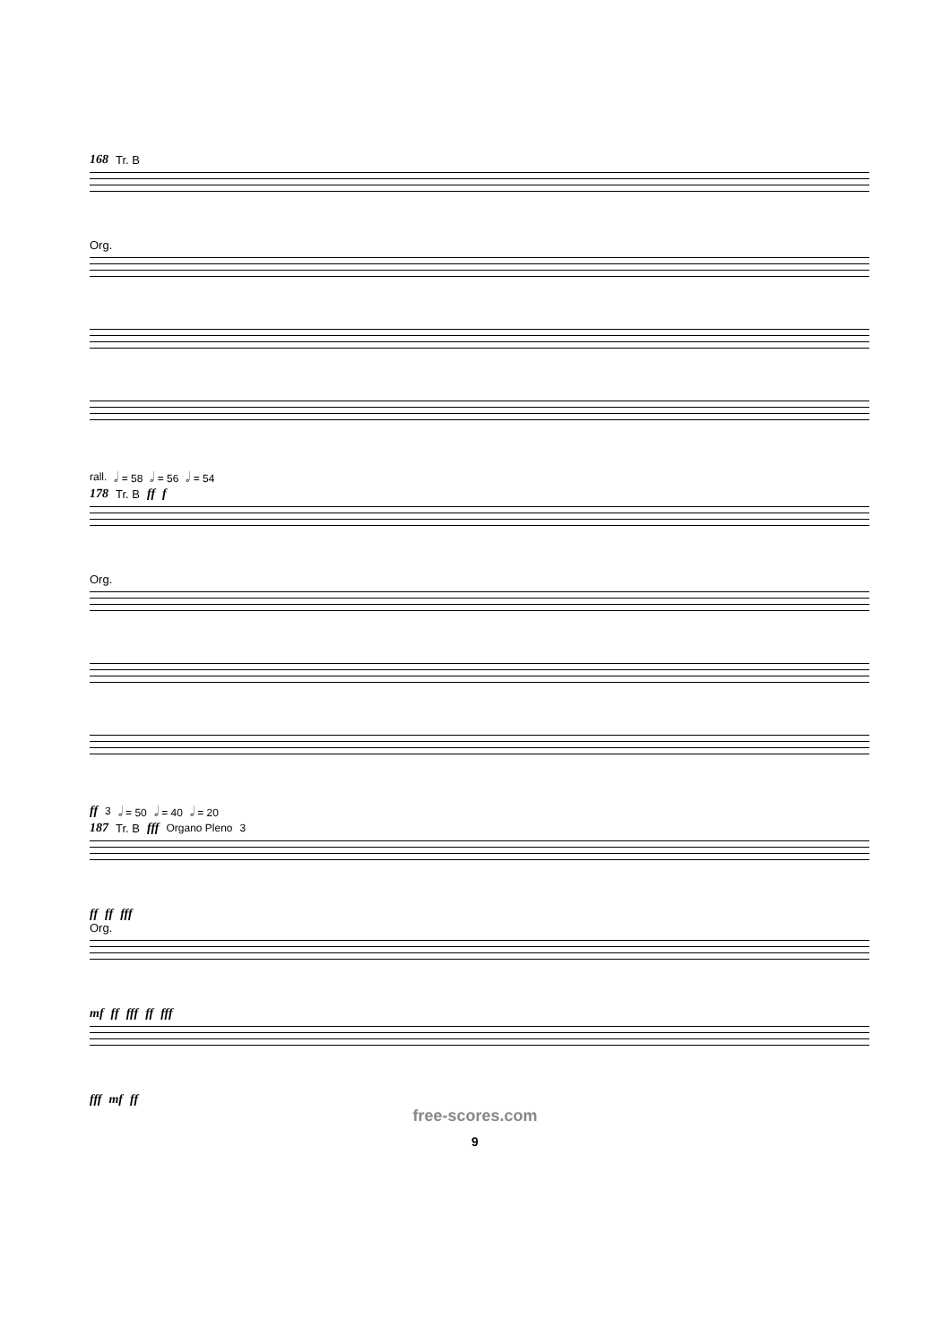168 Tr. B
Org.
rall. 𝅗𝅥 = 58 𝅗𝅥 = 56 𝅗𝅥 = 54
178 Tr. B ff f
Org.
ff 3 𝅗𝅥 = 50 𝅗𝅥 = 40 𝅗𝅥 = 20
187 Tr. B fff Organo Pleno 3
ff ff fff
Org.
mf ff fff ff fff
fff mf ff
free-scores.com
9